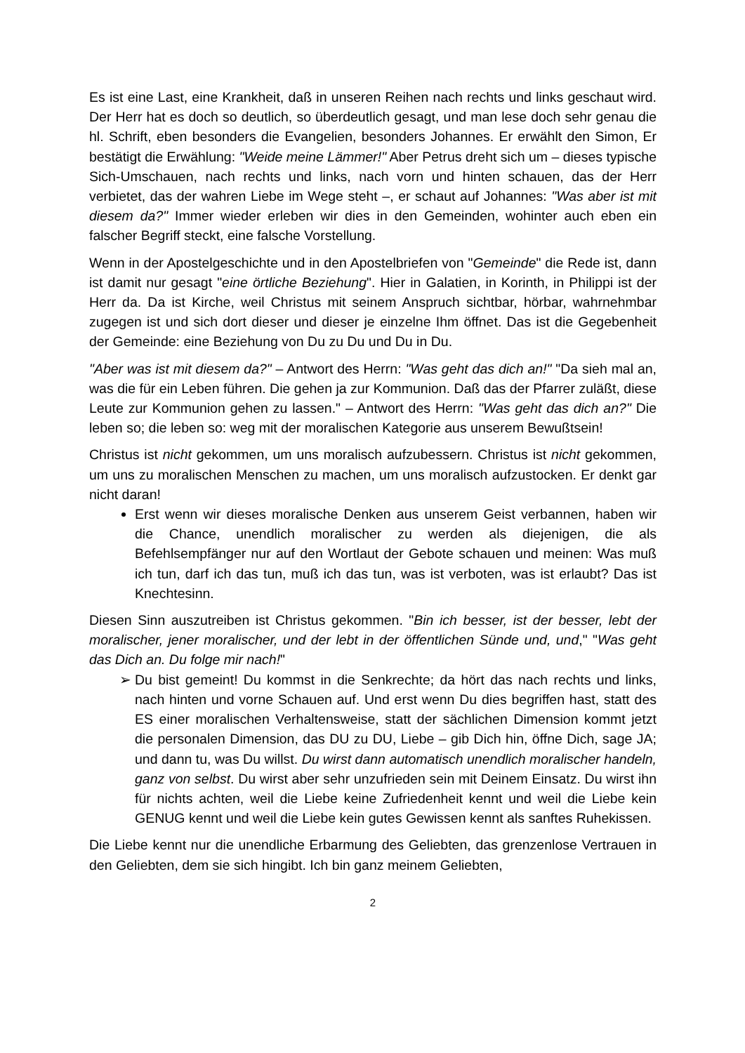Es ist eine Last, eine Krankheit, daß in unseren Reihen nach rechts und links geschaut wird. Der Herr hat es doch so deutlich, so überdeutlich gesagt, und man lese doch sehr genau die hl. Schrift, eben besonders die Evangelien, besonders Johannes. Er erwählt den Simon, Er bestätigt die Erwählung: "Weide meine Lämmer!" Aber Petrus dreht sich um – dieses typische Sich-Umschauen, nach rechts und links, nach vorn und hinten schauen, das der Herr verbietet, das der wahren Liebe im Wege steht –, er schaut auf Johannes: "Was aber ist mit diesem da?" Immer wieder erleben wir dies in den Gemeinden, wohinter auch eben ein falscher Begriff steckt, eine falsche Vorstellung.
Wenn in der Apostelgeschichte und in den Apostelbriefen von "Gemeinde" die Rede ist, dann ist damit nur gesagt "eine örtliche Beziehung". Hier in Galatien, in Korinth, in Philippi ist der Herr da. Da ist Kirche, weil Christus mit seinem Anspruch sichtbar, hörbar, wahrnehmbar zugegen ist und sich dort dieser und dieser je einzelne Ihm öffnet. Das ist die Gegebenheit der Gemeinde: eine Beziehung von Du zu Du und Du in Du.
"Aber was ist mit diesem da?" – Antwort des Herrn: "Was geht das dich an!" "Da sieh mal an, was die für ein Leben führen. Die gehen ja zur Kommunion. Daß das der Pfarrer zuläßt, diese Leute zur Kommunion gehen zu lassen." – Antwort des Herrn: "Was geht das dich an?" Die leben so; die leben so: weg mit der moralischen Kategorie aus unserem Bewußtsein!
Christus ist nicht gekommen, um uns moralisch aufzubessern. Christus ist nicht gekommen, um uns zu moralischen Menschen zu machen, um uns moralisch aufzustocken. Er denkt gar nicht daran!
Erst wenn wir dieses moralische Denken aus unserem Geist verbannen, haben wir die Chance, unendlich moralischer zu werden als diejenigen, die als Befehlsempfänger nur auf den Wortlaut der Gebote schauen und meinen: Was muß ich tun, darf ich das tun, muß ich das tun, was ist verboten, was ist erlaubt? Das ist Knechtesinn.
Diesen Sinn auszutreiben ist Christus gekommen. "Bin ich besser, ist der besser, lebt der moralischer, jener moralischer, und der lebt in der öffentlichen Sünde und, und," "Was geht das Dich an. Du folge mir nach!"
➢ Du bist gemeint! Du kommst in die Senkrechte; da hört das nach rechts und links, nach hinten und vorne Schauen auf. Und erst wenn Du dies begriffen hast, statt des ES einer moralischen Verhaltensweise, statt der sächlichen Dimension kommt jetzt die personalen Dimension, das DU zu DU, Liebe – gib Dich hin, öffne Dich, sage JA; und dann tu, was Du willst. Du wirst dann automatisch unendlich moralischer handeln, ganz von selbst. Du wirst aber sehr unzufrieden sein mit Deinem Einsatz. Du wirst ihn für nichts achten, weil die Liebe keine Zufriedenheit kennt und weil die Liebe kein GENUG kennt und weil die Liebe kein gutes Gewissen kennt als sanftes Ruhekissen.
Die Liebe kennt nur die unendliche Erbarmung des Geliebten, das grenzenlose Vertrauen in den Geliebten, dem sie sich hingibt. Ich bin ganz meinem Geliebten,
2